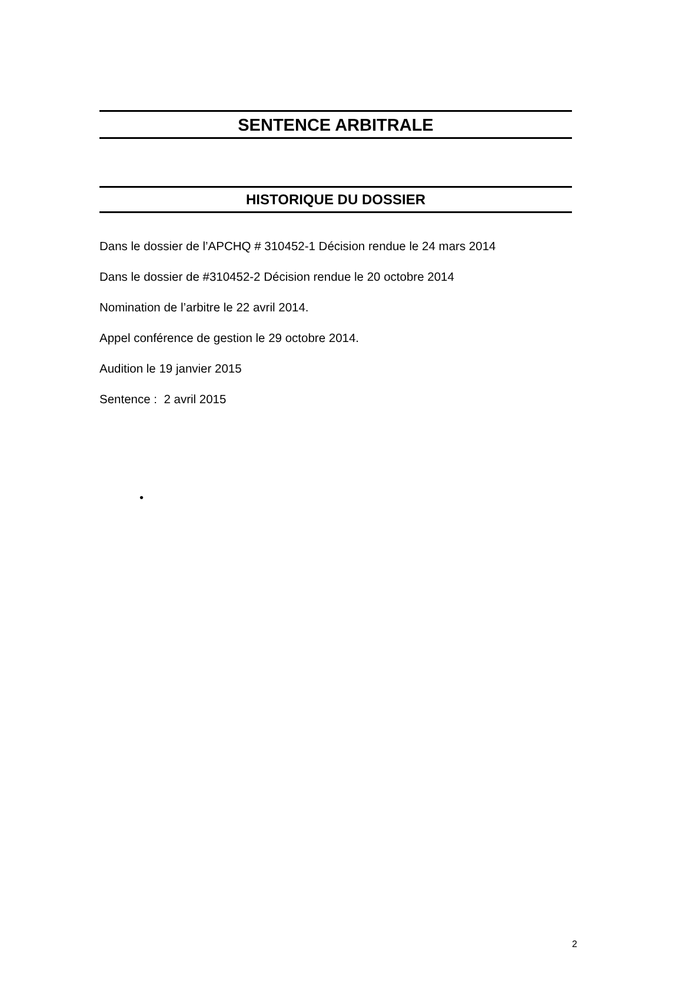SENTENCE ARBITRALE
HISTORIQUE DU DOSSIER
Dans le dossier de l’APCHQ # 310452-1 Décision rendue le 24 mars 2014
Dans le dossier de #310452-2 Décision rendue le 20 octobre 2014
Nomination de l’arbitre le 22 avril 2014.
Appel conférence de gestion le 29 octobre 2014.
Audition le 19 janvier 2015
Sentence : 2 avril 2015
•
2